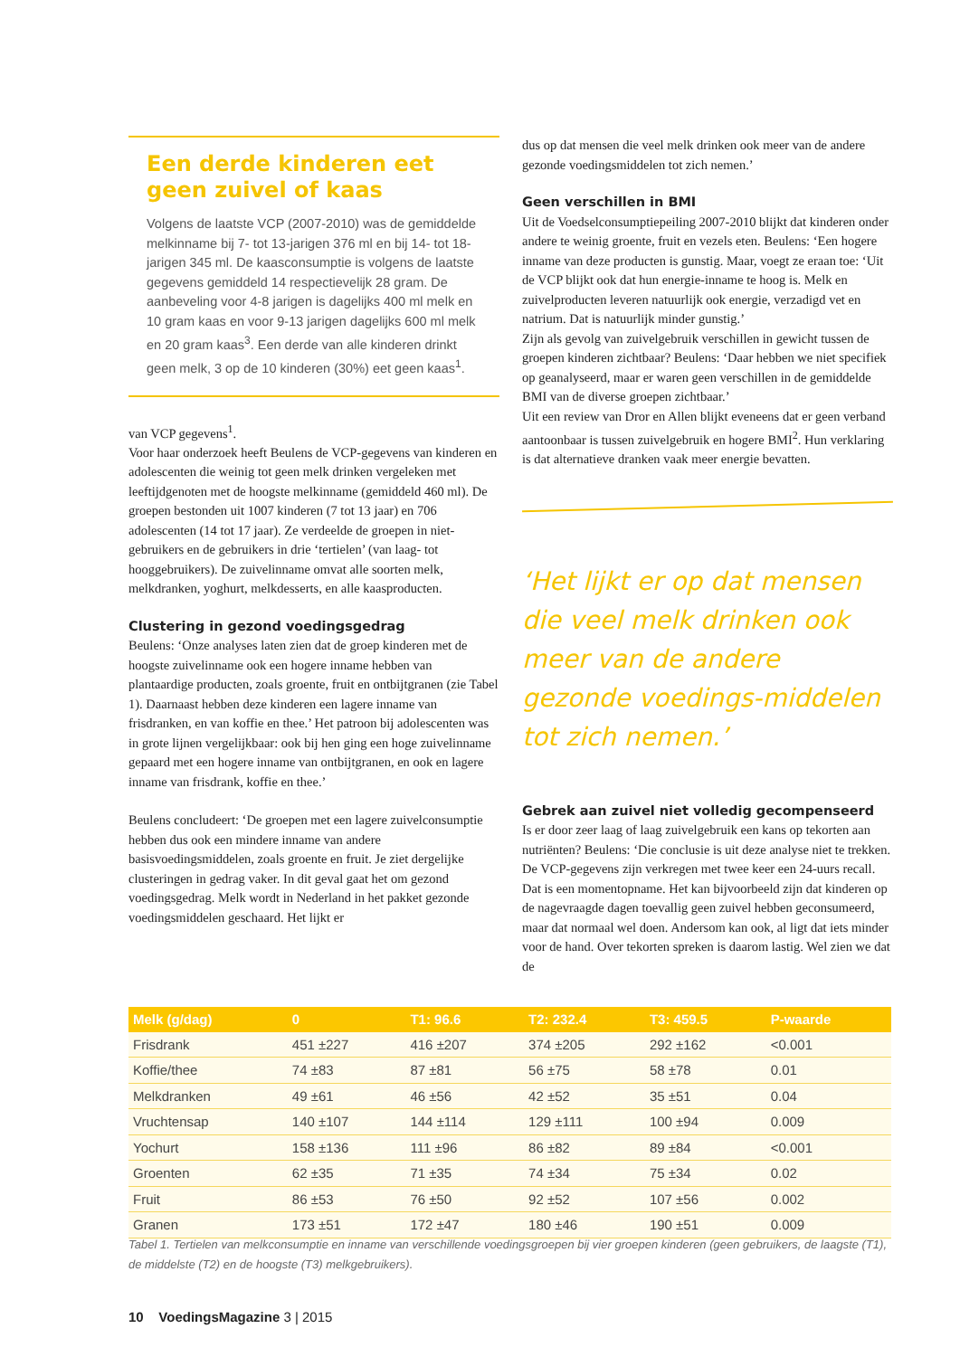Een derde kinderen eet geen zuivel of kaas
Volgens de laatste VCP (2007-2010) was de gemiddelde melkinname bij 7- tot 13-jarigen 376 ml en bij 14- tot 18-jarigen 345 ml. De kaasconsumptie is volgens de laatste gegevens gemiddeld 14 respectievelijk 28 gram. De aanbeveling voor 4-8 jarigen is dagelijks 400 ml melk en 10 gram kaas en voor 9-13 jarigen dagelijks 600 ml melk en 20 gram kaas<sup>3</sup>. Een derde van alle kinderen drinkt geen melk, 3 op de 10 kinderen (30%) eet geen kaas<sup>1</sup>.
van VCP gegevens<sup>1</sup>.
Voor haar onderzoek heeft Beulens de VCP-gegevens van kinderen en adolescenten die weinig tot geen melk drinken vergeleken met leeftijdgenoten met de hoogste melkinname (gemiddeld 460 ml). De groepen bestonden uit 1007 kinderen (7 tot 13 jaar) en 706 adolescenten (14 tot 17 jaar). Ze verdeelde de groepen in niet-gebruikers en de gebruikers in drie ‘tertielen’ (van laag- tot hooggebruikers). De zuivelinname omvat alle soorten melk, melkdranken, yoghurt, melkdesserts, en alle kaasproducten.
Clustering in gezond voedingsgedrag
Beulens: ‘Onze analyses laten zien dat de groep kinderen met de hoogste zuivelinname ook een hogere inname hebben van plantaardige producten, zoals groente, fruit en ontbijtgranen (zie Tabel 1). Daarnaast hebben deze kinderen een lagere inname van frisdranken, en van koffie en thee.’ Het patroon bij adolescenten was in grote lijnen vergelijkbaar: ook bij hen ging een hoge zuivelinname gepaard met een hogere inname van ontbijtgranen, en ook en lagere inname van frisdrank, koffie en thee.’
Beulens concludeert: ‘De groepen met een lagere zuivelconsumptie hebben dus ook een mindere inname van andere basisvoedingsmiddelen, zoals groente en fruit. Je ziet dergelijke clusteringen in gedrag vaker. In dit geval gaat het om gezond voedingsgedrag. Melk wordt in Nederland in het pakket gezonde voedingsmiddelen geschaard. Het lijkt er
dus op dat mensen die veel melk drinken ook meer van de andere gezonde voedingsmiddelen tot zich nemen.’
Geen verschillen in BMI
Uit de Voedselconsumptiepeiling 2007-2010 blijkt dat kinderen onder andere te weinig groente, fruit en vezels eten. Beulens: ‘Een hogere inname van deze producten is gunstig. Maar, voegt ze eraan toe: ‘Uit de VCP blijkt ook dat hun energie-inname te hoog is. Melk en zuivelproducten leveren natuurlijk ook energie, verzadigd vet en natrium. Dat is natuurlijk minder gunstig.’
Zijn als gevolg van zuivelgebruik verschillen in gewicht tussen de groepen kinderen zichtbaar? Beulens: ‘Daar hebben we niet specifiek op geanalyseerd, maar er waren geen verschillen in de gemiddelde BMI van de diverse groepen zichtbaar.’
Uit een review van Dror en Allen blijkt eveneens dat er geen verband aantoonbaar is tussen zuivelgebruik en hogere BMI<sup>2</sup>. Hun verklaring is dat alternatieve dranken vaak meer energie bevatten.
‘Het lijkt er op dat mensen die veel melk drinken ook meer van de andere gezonde voedings-middelen tot zich nemen.’
Gebrek aan zuivel niet volledig gecompenseerd
Is er door zeer laag of laag zuivelgebruik een kans op tekorten aan nutriënten? Beulens: ‘Die conclusie is uit deze analyse niet te trekken. De VCP-gegevens zijn verkregen met twee keer een 24-uurs recall. Dat is een momentopname. Het kan bijvoorbeeld zijn dat kinderen op de nagevraagde dagen toevallig geen zuivel hebben geconsumeerd, maar dat normaal wel doen. Andersom kan ook, al ligt dat iets minder voor de hand. Over tekorten spreken is daarom lastig. Wel zien we dat de
| Melk (g/dag) | 0 | T1: 96.6 | T2: 232.4 | T3: 459.5 | P-waarde |
| --- | --- | --- | --- | --- | --- |
| Frisdrank | 451 ±227 | 416 ±207 | 374 ±205 | 292 ±162 | <0.001 |
| Koffie/thee | 74 ±83 | 87 ±81 | 56 ±75 | 58 ±78 | 0.01 |
| Melkdranken | 49 ±61 | 46 ±56 | 42 ±52 | 35 ±51 | 0.04 |
| Vruchtensap | 140 ±107 | 144 ±114 | 129 ±111 | 100 ±94 | 0.009 |
| Yochurt | 158 ±136 | 111 ±96 | 86 ±82 | 89 ±84 | <0.001 |
| Groenten | 62 ±35 | 71 ±35 | 74 ±34 | 75 ±34 | 0.02 |
| Fruit | 86 ±53 | 76 ±50 | 92 ±52 | 107 ±56 | 0.002 |
| Granen | 173 ±51 | 172 ±47 | 180 ±46 | 190 ±51 | 0.009 |
Tabel 1. Tertielen van melkconsumptie en inname van verschillende voedingsgroepen bij vier groepen kinderen (geen gebruikers, de laagste (T1), de middelste (T2) en de hoogste (T3) melkgebruikers).
10 VoedingsMagazine 3 | 2015